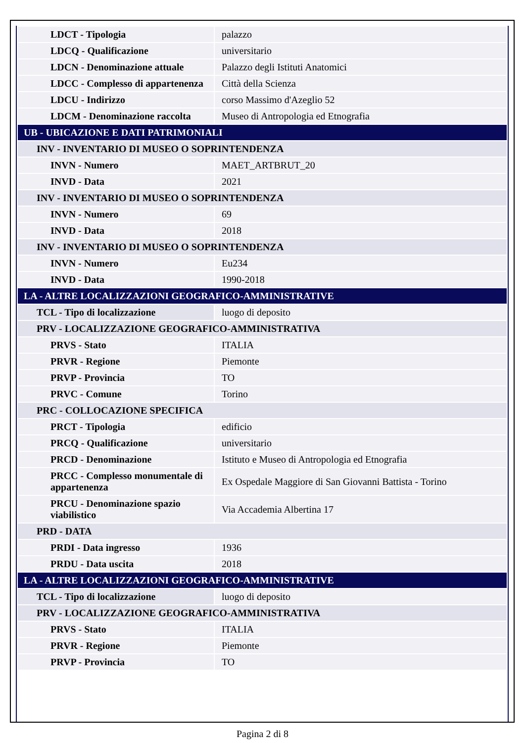| LDCT - Tipologia | palazzo |
| LDCQ - Qualificazione | universitario |
| LDCN - Denominazione attuale | Palazzo degli Istituti Anatomici |
| LDCC - Complesso di appartenenza | Città della Scienza |
| LDCU - Indirizzo | corso Massimo d'Azeglio 52 |
| LDCM - Denominazione raccolta | Museo di Antropologia ed Etnografia |
| UB - UBICAZIONE E DATI PATRIMONIALI | |
| INV - INVENTARIO DI MUSEO O SOPRINTENDENZA | |
| INVN - Numero | MAET_ARTBRUT_20 |
| INVD - Data | 2021 |
| INV - INVENTARIO DI MUSEO O SOPRINTENDENZA | |
| INVN - Numero | 69 |
| INVD - Data | 2018 |
| INV - INVENTARIO DI MUSEO O SOPRINTENDENZA | |
| INVN - Numero | Eu234 |
| INVD - Data | 1990-2018 |
| LA - ALTRE LOCALIZZAZIONI GEOGRAFICO-AMMINISTRATIVE | |
| TCL - Tipo di localizzazione | luogo di deposito |
| PRV - LOCALIZZAZIONE GEOGRAFICO-AMMINISTRATIVA | |
| PRVS - Stato | ITALIA |
| PRVR - Regione | Piemonte |
| PRVP - Provincia | TO |
| PRVC - Comune | Torino |
| PRC - COLLOCAZIONE SPECIFICA | |
| PRCT - Tipologia | edificio |
| PRCQ - Qualificazione | universitario |
| PRCD - Denominazione | Istituto e Museo di Antropologia ed Etnografia |
| PRCC - Complesso monumentale di appartenenza | Ex Ospedale Maggiore di San Giovanni Battista - Torino |
| PRCU - Denominazione spazio viabilistico | Via Accademia Albertina 17 |
| PRD - DATA | |
| PRDI - Data ingresso | 1936 |
| PRDU - Data uscita | 2018 |
| LA - ALTRE LOCALIZZAZIONI GEOGRAFICO-AMMINISTRATIVE | |
| TCL - Tipo di localizzazione | luogo di deposito |
| PRV - LOCALIZZAZIONE GEOGRAFICO-AMMINISTRATIVA | |
| PRVS - Stato | ITALIA |
| PRVR - Regione | Piemonte |
| PRVP - Provincia | TO |
Pagina 2 di 8